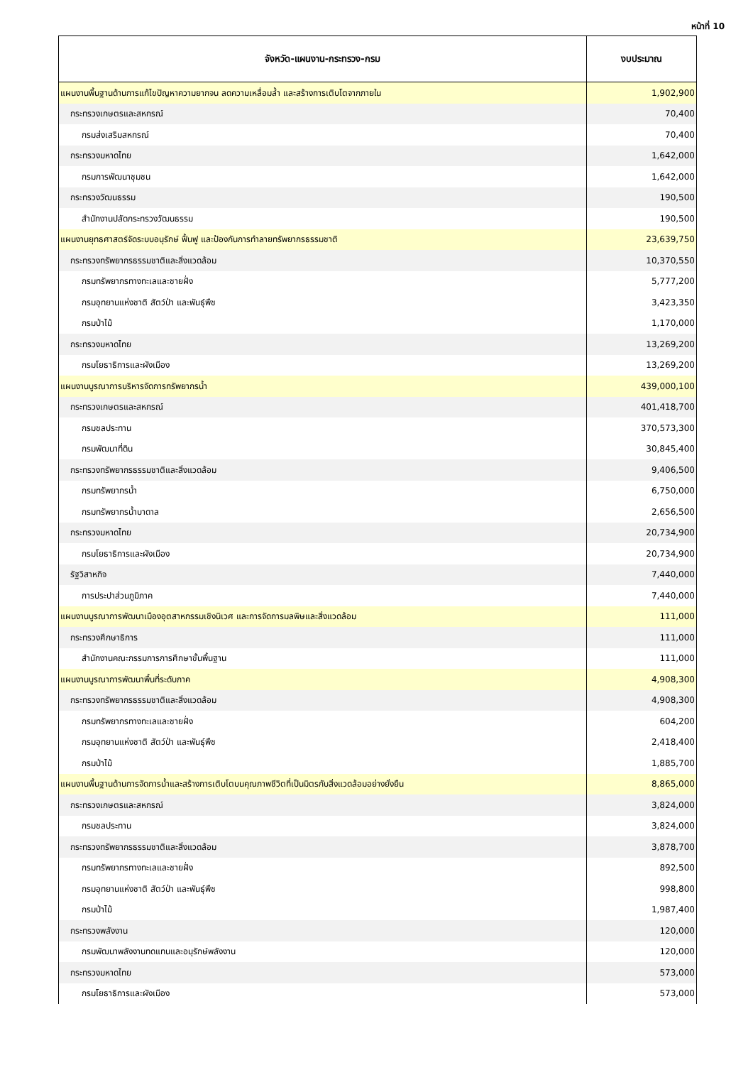หน้าที่ 10
| จังหวัด-แผนงาน-กระทรวง-กรม | งบประมาณ |
| --- | --- |
| แผนงานพื้นฐานด้านการแก้ไขปัญหาความยากจน ลดความเหลื่อมล้ำ และสร้างการเติบโตจากภายใน | 1,902,900 |
| กระทรวงเกษตรและสหกรณ์ | 70,400 |
| กรมส่งเสริมสหกรณ์ | 70,400 |
| กระทรวงมหาดไทย | 1,642,000 |
| กรมการพัฒนาชุมชน | 1,642,000 |
| กระทรวงวัฒนธรรม | 190,500 |
| สำนักงานปลัดกระทรวงวัฒนธรรม | 190,500 |
| แผนงานยุทธศาสตร์จัดระบบอนุรักษ์ ฟื้นฟู และป้องกันการทำลายทรัพยากรธรรมชาติ | 23,639,750 |
| กระทรวงทรัพยากรธรรมชาติและสิ่งแวดล้อม | 10,370,550 |
| กรมทรัพยากรทางทะเลและชายฝั่ง | 5,777,200 |
| กรมอุทยานแห่งชาติ สัตว์ป่า และพันธุ์พืช | 3,423,350 |
| กรมป่าไม้ | 1,170,000 |
| กระทรวงมหาดไทย | 13,269,200 |
| กรมโยธาธิการและผังเมือง | 13,269,200 |
| แผนงานบูรณาการบริหารจัดการทรัพยากรน้ำ | 439,000,100 |
| กระทรวงเกษตรและสหกรณ์ | 401,418,700 |
| กรมชลประทาน | 370,573,300 |
| กรมพัฒนาที่ดิน | 30,845,400 |
| กระทรวงทรัพยากรธรรมชาติและสิ่งแวดล้อม | 9,406,500 |
| กรมทรัพยากรน้ำ | 6,750,000 |
| กรมทรัพยากรน้ำบาดาล | 2,656,500 |
| กระทรวงมหาดไทย | 20,734,900 |
| กรมโยธาธิการและผังเมือง | 20,734,900 |
| รัฐวิสาหกิจ | 7,440,000 |
| การประปาส่วนภูมิภาค | 7,440,000 |
| แผนงานบูรณาการพัฒนาเมืองอุตสาหกรรมเชิงนิเวศ และการจัดการมลพิษและสิ่งแวดล้อม | 111,000 |
| กระทรวงศึกษาธิการ | 111,000 |
| สำนักงานคณะกรรมการการศึกษาขั้นพื้นฐาน | 111,000 |
| แผนงานบูรณาการพัฒนาพื้นที่ระดับภาค | 4,908,300 |
| กระทรวงทรัพยากรธรรมชาติและสิ่งแวดล้อม | 4,908,300 |
| กรมทรัพยากรทางทะเลและชายฝั่ง | 604,200 |
| กรมอุทยานแห่งชาติ สัตว์ป่า และพันธุ์พืช | 2,418,400 |
| กรมป่าไม้ | 1,885,700 |
| แผนงานพื้นฐานด้านการจัดการน้ำและสร้างการเติบโตบนคุณภาพชีวิตที่เป็นมิตรกับสิ่งแวดล้อมอย่างยั่งยืน | 8,865,000 |
| กระทรวงเกษตรและสหกรณ์ | 3,824,000 |
| กรมชลประทาน | 3,824,000 |
| กระทรวงทรัพยากรธรรมชาติและสิ่งแวดล้อม | 3,878,700 |
| กรมทรัพยากรทางทะเลและชายฝั่ง | 892,500 |
| กรมอุทยานแห่งชาติ สัตว์ป่า และพันธุ์พืช | 998,800 |
| กรมป่าไม้ | 1,987,400 |
| กระทรวงพลังงาน | 120,000 |
| กรมพัฒนาพลังงานทดแทนและอนุรักษ์พลังงาน | 120,000 |
| กระทรวงมหาดไทย | 573,000 |
| กรมโยธาธิการและผังเมือง | 573,000 |